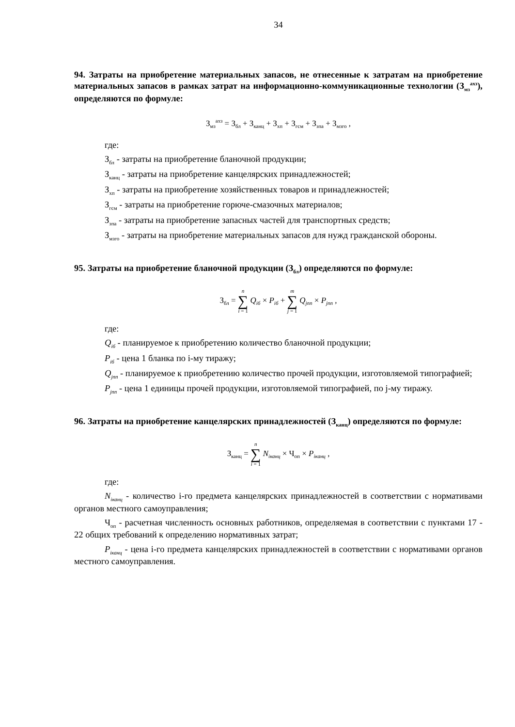34
94. Затраты на приобретение материальных запасов, не отнесенные к затратам на приобретение материальных запасов в рамках затрат на информационно-коммуникационные технологии (З<sub>мз</sub><sup>ахз</sup>), определяются по формуле:
З<sub>мз</sub><sup>ахз</sup> = З<sub>бл</sub> + З<sub>канц</sub> + З<sub>хп</sub> + З<sub>гсм</sub> + З<sub>зпа</sub> + З<sub>мзго</sub> ,
где:
З<sub>бл</sub> - затраты на приобретение бланочной продукции;
З<sub>канц</sub> - затраты на приобретение канцелярских принадлежностей;
З<sub>хп</sub> - затраты на приобретение хозяйственных товаров и принадлежностей;
З<sub>гсм</sub> - затраты на приобретение горюче-смазочных материалов;
З<sub>зпа</sub> - затраты на приобретение запасных частей для транспортных средств;
З<sub>мзго</sub> - затраты на приобретение материальных запасов для нужд гражданской обороны.
95. Затраты на приобретение бланочной продукции (З<sub>бл</sub>) определяются по формуле:
З<sub>бл</sub> = n ∑ i = 1 Q<sub>iб</sub> × P<sub>iб</sub> + m ∑ j = 1 Q<sub>jпп</sub> × P<sub>jпп</sub> ,
где:
Q<sub>iб</sub> - планируемое к приобретению количество бланочной продукции;
P<sub>iб</sub> - цена 1 бланка по i-му тиражу;
Q<sub>jпп</sub> - планируемое к приобретению количество прочей продукции, изготовляемой типографией;
P<sub>jпп</sub> - цена 1 единицы прочей продукции, изготовляемой типографией, по j-му тиражу.
96. Затраты на приобретение канцелярских принадлежностей (З<sub>канц</sub>) определяются по формуле:
З<sub>канц</sub> = n ∑ i = 1 N<sub>iканц</sub> × Ч<sub>оп</sub> × P<sub>iканц</sub> ,
где:
N<sub>iканц</sub> - количество i-го предмета канцелярских принадлежностей в соответствии с нормативами органов местного самоуправления;
Ч<sub>оп</sub> - расчетная численность основных работников, определяемая в соответствии с пунктами 17 - 22 общих требований к определению нормативных затрат;
P<sub>iканц</sub> - цена i-го предмета канцелярских принадлежностей в соответствии с нормативами органов местного самоуправления.